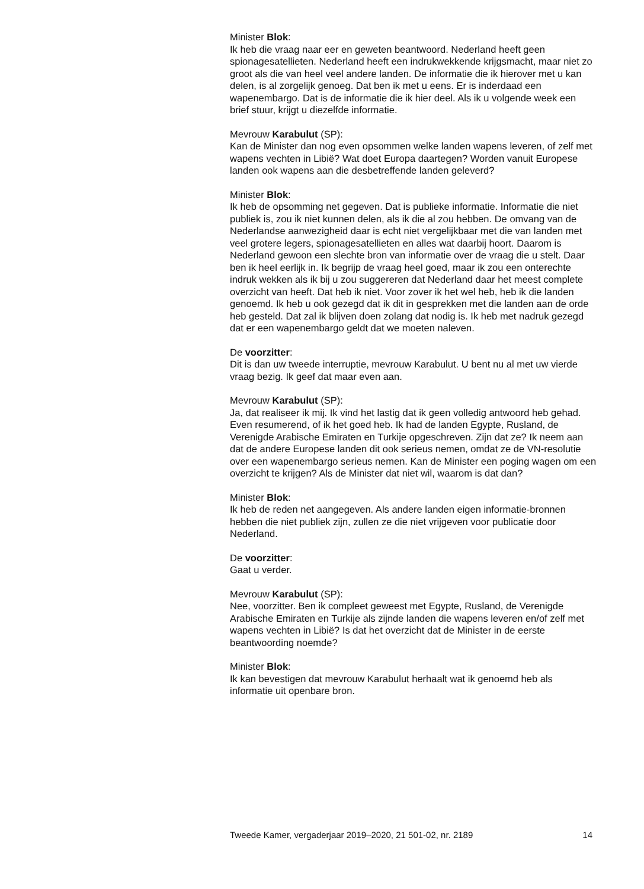Minister Blok:
Ik heb die vraag naar eer en geweten beantwoord. Nederland heeft geen spionagesatellieten. Nederland heeft een indrukwekkende krijgsmacht, maar niet zo groot als die van heel veel andere landen. De informatie die ik hierover met u kan delen, is al zorgelijk genoeg. Dat ben ik met u eens. Er is inderdaad een wapenembargo. Dat is de informatie die ik hier deel. Als ik u volgende week een brief stuur, krijgt u diezelfde informatie.
Mevrouw Karabulut (SP):
Kan de Minister dan nog even opsommen welke landen wapens leveren, of zelf met wapens vechten in Libië? Wat doet Europa daartegen? Worden vanuit Europese landen ook wapens aan die desbetreffende landen geleverd?
Minister Blok:
Ik heb de opsomming net gegeven. Dat is publieke informatie. Informatie die niet publiek is, zou ik niet kunnen delen, als ik die al zou hebben. De omvang van de Nederlandse aanwezigheid daar is echt niet vergelijkbaar met die van landen met veel grotere legers, spionagesatellieten en alles wat daarbij hoort. Daarom is Nederland gewoon een slechte bron van informatie over de vraag die u stelt. Daar ben ik heel eerlijk in. Ik begrijp de vraag heel goed, maar ik zou een onterechte indruk wekken als ik bij u zou suggereren dat Nederland daar het meest complete overzicht van heeft. Dat heb ik niet. Voor zover ik het wel heb, heb ik die landen genoemd. Ik heb u ook gezegd dat ik dit in gesprekken met die landen aan de orde heb gesteld. Dat zal ik blijven doen zolang dat nodig is. Ik heb met nadruk gezegd dat er een wapenembargo geldt dat we moeten naleven.
De voorzitter:
Dit is dan uw tweede interruptie, mevrouw Karabulut. U bent nu al met uw vierde vraag bezig. Ik geef dat maar even aan.
Mevrouw Karabulut (SP):
Ja, dat realiseer ik mij. Ik vind het lastig dat ik geen volledig antwoord heb gehad. Even resumerend, of ik het goed heb. Ik had de landen Egypte, Rusland, de Verenigde Arabische Emiraten en Turkije opgeschreven. Zijn dat ze? Ik neem aan dat de andere Europese landen dit ook serieus nemen, omdat ze de VN-resolutie over een wapenembargo serieus nemen. Kan de Minister een poging wagen om een overzicht te krijgen? Als de Minister dat niet wil, waarom is dat dan?
Minister Blok:
Ik heb de reden net aangegeven. Als andere landen eigen informatie-bronnen hebben die niet publiek zijn, zullen ze die niet vrijgeven voor publicatie door Nederland.
De voorzitter:
Gaat u verder.
Mevrouw Karabulut (SP):
Nee, voorzitter. Ben ik compleet geweest met Egypte, Rusland, de Verenigde Arabische Emiraten en Turkije als zijnde landen die wapens leveren en/of zelf met wapens vechten in Libië? Is dat het overzicht dat de Minister in de eerste beantwoording noemde?
Minister Blok:
Ik kan bevestigen dat mevrouw Karabulut herhaalt wat ik genoemd heb als informatie uit openbare bron.
Tweede Kamer, vergaderjaar 2019–2020, 21 501-02, nr. 2189 14